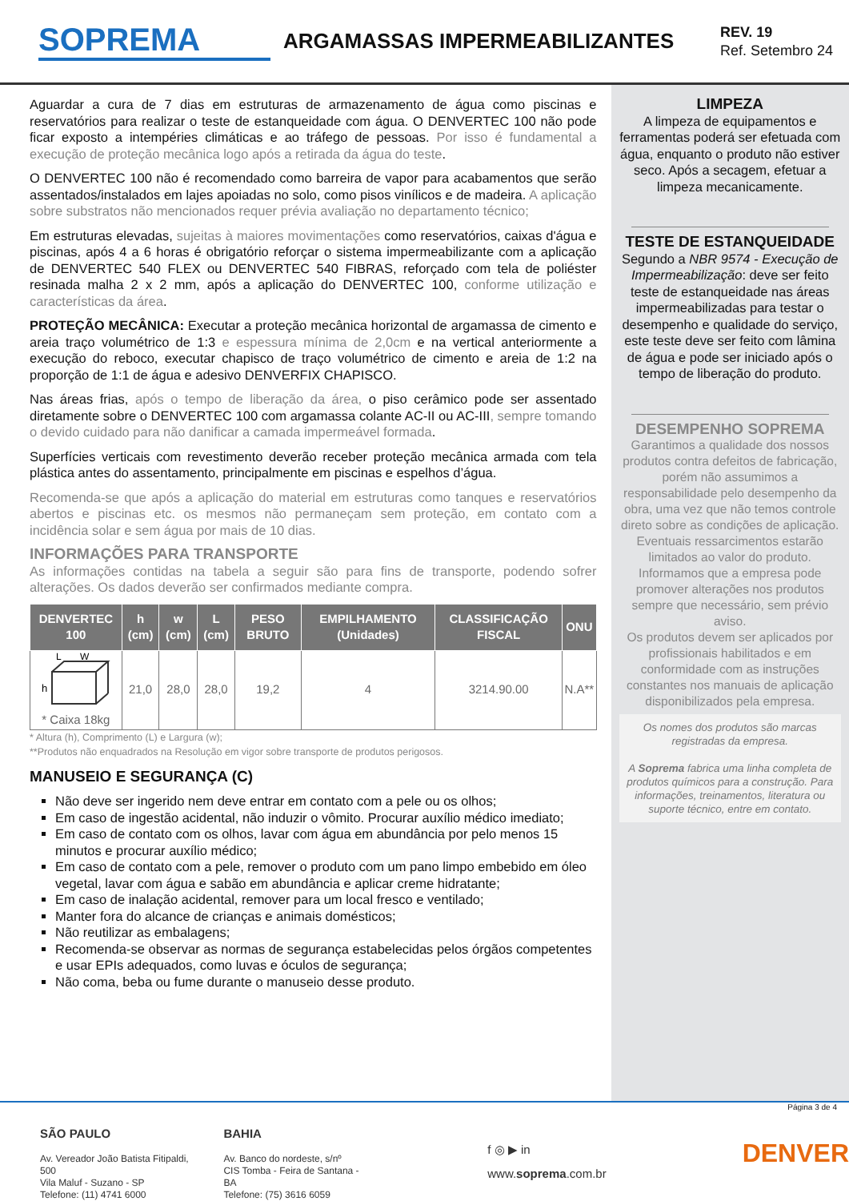SOPREMA
ARGAMASSAS IMPERMEABILIZANTES
REV. 19
Ref. Setembro 24
Aguardar a cura de 7 dias em estruturas de armazenamento de água como piscinas e reservatórios para realizar o teste de estanqueidade com água. O DENVERTEC 100 não pode ficar exposto a intempéries climáticas e ao tráfego de pessoas. Por isso é fundamental a execução de proteção mecânica logo após a retirada da água do teste.
O DENVERTEC 100 não é recomendado como barreira de vapor para acabamentos que serão assentados/instalados em lajes apoiadas no solo, como pisos vinílicos e de madeira. A aplicação sobre substratos não mencionados requer prévia avaliação no departamento técnico;
Em estruturas elevadas, sujeitas à maiores movimentações como reservatórios, caixas d'água e piscinas, após 4 a 6 horas é obrigatório reforçar o sistema impermeabilizante com a aplicação de DENVERTEC 540 FLEX ou DENVERTEC 540 FIBRAS, reforçado com tela de poliéster resinada malha 2 x 2 mm, após a aplicação do DENVERTEC 100, conforme utilização e características da área.
PROTEÇÃO MECÂNICA: Executar a proteção mecânica horizontal de argamassa de cimento e areia traço volumétrico de 1:3 e espessura mínima de 2,0cm e na vertical anteriormente a execução do reboco, executar chapisco de traço volumétrico de cimento e areia de 1:2 na proporção de 1:1 de água e adesivo DENVERFIX CHAPISCO.
Nas áreas frias, após o tempo de liberação da área, o piso cerâmico pode ser assentado diretamente sobre o DENVERTEC 100 com argamassa colante AC-II ou AC-III, sempre tomando o devido cuidado para não danificar a camada impermeável formada.
Superfícies verticais com revestimento deverão receber proteção mecânica armada com tela plástica antes do assentamento, principalmente em piscinas e espelhos d’água.
Recomenda-se que após a aplicação do material em estruturas como tanques e reservatórios abertos e piscinas etc. os mesmos não permaneçam sem proteção, em contato com a incidência solar e sem água por mais de 10 dias.
INFORMAÇÕES PARA TRANSPORTE
As informações contidas na tabela a seguir são para fins de transporte, podendo sofrer alterações. Os dados deverão ser confirmados mediante compra.
| DENVERTEC 100 | h (cm) | w (cm) | L (cm) | PESO BRUTO | EMPILHAMENTO (Unidades) | CLASSIFICAÇÃO FISCAL | ONU |
| --- | --- | --- | --- | --- | --- | --- | --- |
| h L W * Caixa 18kg | 21,0 | 28,0 | 28,0 | 19,2 | 4 | 3214.90.00 | N.A** |
* Altura (h), Comprimento (L) e Largura (w);
**Produtos não enquadrados na Resolução em vigor sobre transporte de produtos perigosos.
MANUSEIO E SEGURANÇA (C)
Não deve ser ingerido nem deve entrar em contato com a pele ou os olhos;
Em caso de ingestão acidental, não induzir o vômito. Procurar auxílio médico imediato;
Em caso de contato com os olhos, lavar com água em abundância por pelo menos 15 minutos e procurar auxílio médico;
Em caso de contato com a pele, remover o produto com um pano limpo embebido em óleo vegetal, lavar com água e sabão em abundância e aplicar creme hidratante;
Em caso de inalação acidental, remover para um local fresco e ventilado;
Manter fora do alcance de crianças e animais domésticos;
Não reutilizar as embalagens;
Recomenda-se observar as normas de segurança estabelecidas pelos órgãos competentes e usar EPIs adequados, como luvas e óculos de segurança;
Não coma, beba ou fume durante o manuseio desse produto.
LIMPEZA
A limpeza de equipamentos e ferramentas poderá ser efetuada com água, enquanto o produto não estiver seco. Após a secagem, efetuar a limpeza mecanicamente.
TESTE DE ESTANQUEIDADE
Segundo a NBR 9574 - Execução de Impermeabilização: deve ser feito teste de estanqueidade nas áreas impermeabilizadas para testar o desempenho e qualidade do serviço, este teste deve ser feito com lâmina de água e pode ser iniciado após o tempo de liberação do produto.
DESEMPENHO SOPREMA
Garantimos a qualidade dos nossos produtos contra defeitos de fabricação, porém não assumimos a responsabilidade pelo desempenho da obra, uma vez que não temos controle direto sobre as condições de aplicação. Eventuais ressarcimentos estarão limitados ao valor do produto.
Informamos que a empresa pode promover alterações nos produtos sempre que necessário, sem prévio aviso.
Os produtos devem ser aplicados por profissionais habilitados e em conformidade com as instruções constantes nos manuais de aplicação disponibilizados pela empresa.
Os nomes dos produtos são marcas registradas da empresa.
A Soprema fabrica uma linha completa de produtos químicos para a construção. Para informações, treinamentos, literatura ou suporte técnico, entre em contato.
Página 3 de 4
SÃO PAULO
Av. Vereador João Batista Fitipaldi, 500
Vila Maluf - Suzano - SP
Telefone: (11) 4741 6000
BAHIA
Av. Banco do nordeste, s/nº
CIS Tomba - Feira de Santana - BA
Telefone: (75) 3616 6059
f ◎ ▶ in
www.soprema.com.br
DENVER